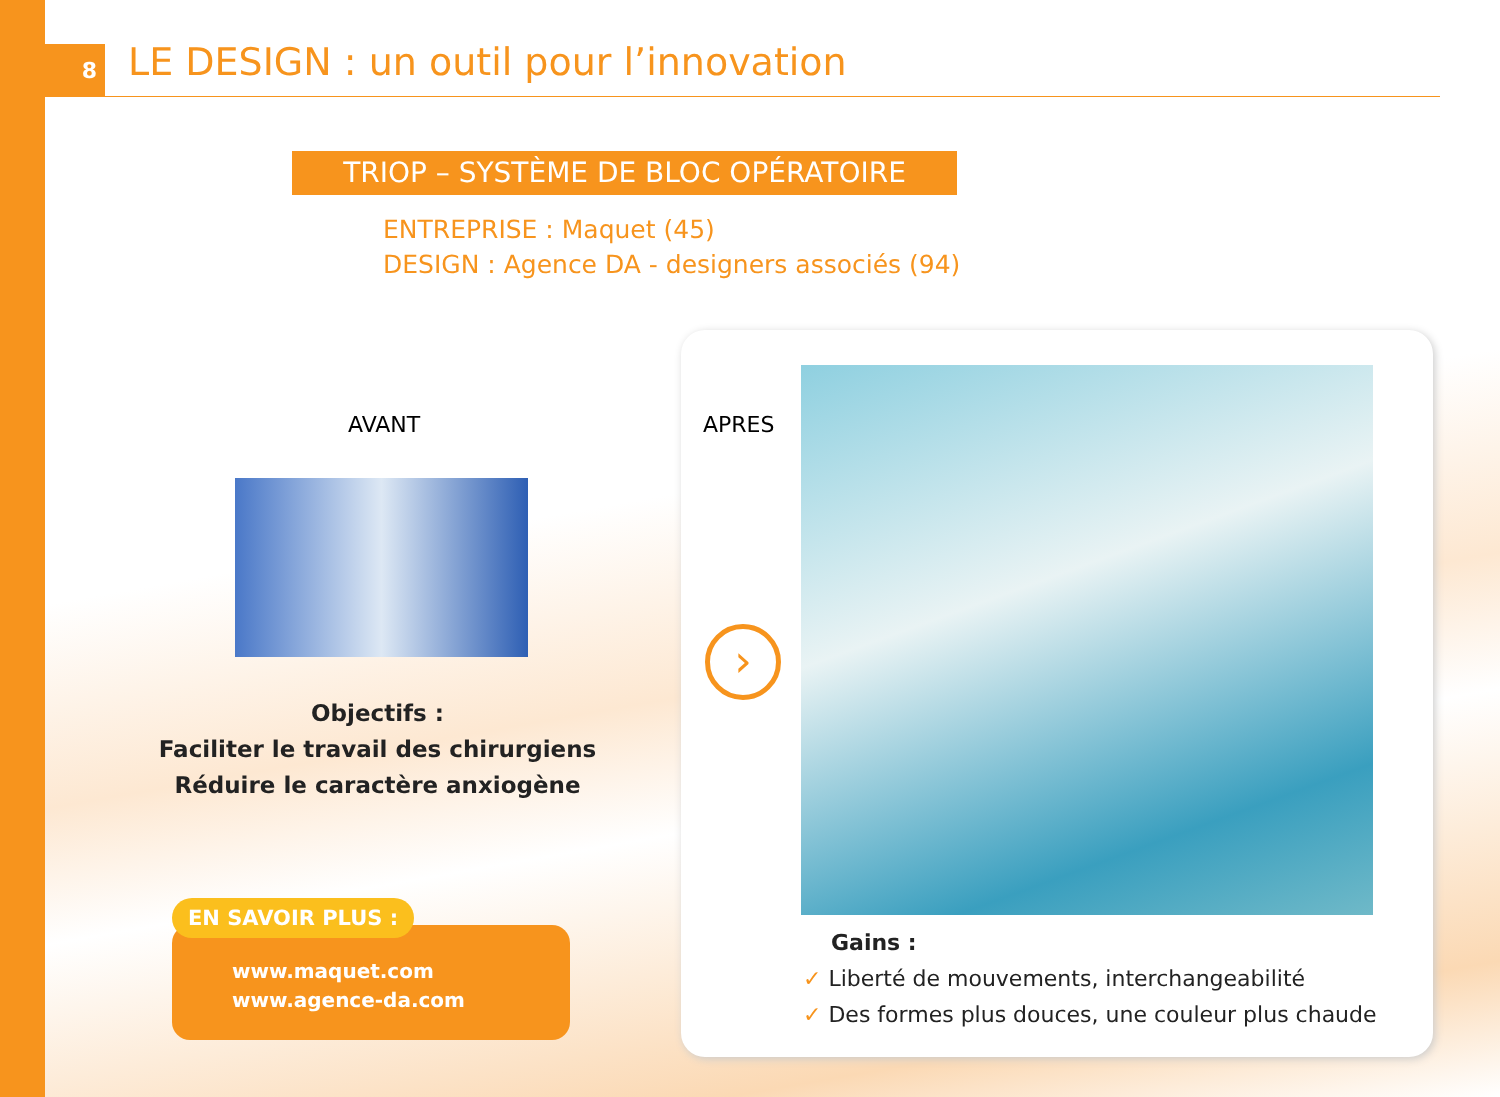8
LE DESIGN : un outil pour l’innovation
TRIOP – SYSTÈME DE BLOC OPÉRATOIRE
ENTREPRISE : Maquet (45)
DESIGN : Agence DA - designers associés (94)
AVANT
Objectifs :
Faciliter le travail des chirurgiens
Réduire le caractère anxiogène
www.maquet.com
www.agence-da.com
EN SAVOIR PLUS :
APRES
›
Gains :
✓ Liberté de mouvements, interchangeabilité
✓ Des formes plus douces, une couleur plus chaude